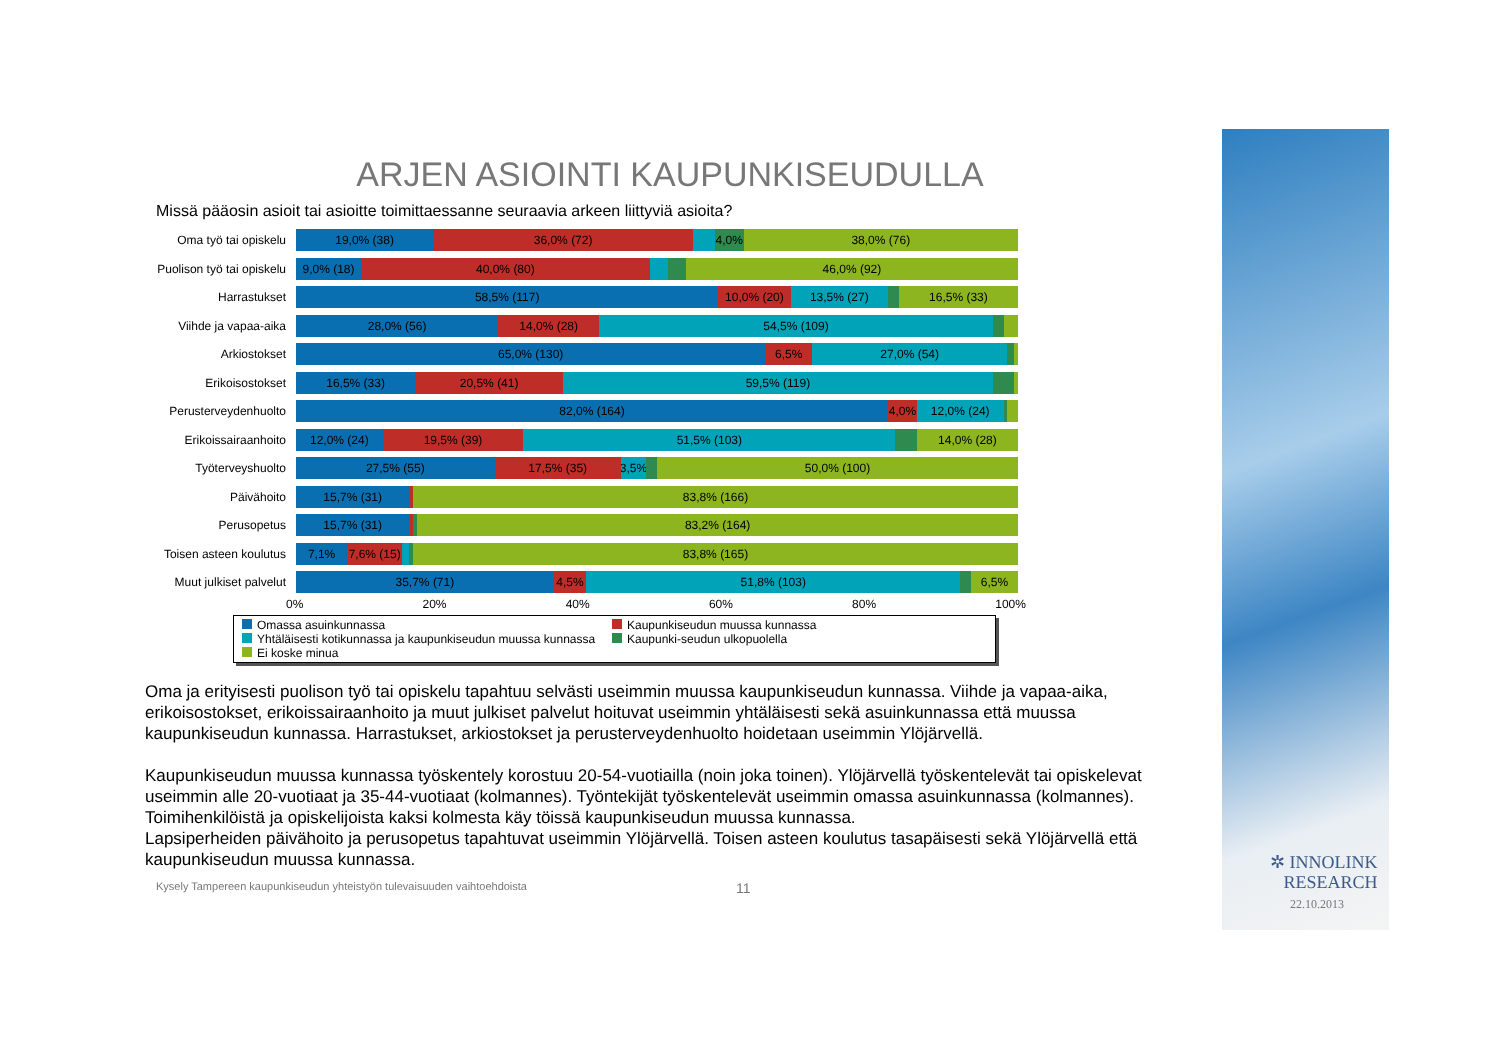✲ INNOLINK
RESEARCH
22.10.2013
ARJEN ASIOINTI KAUPUNKISEUDULLA
Missä pääosin asioit tai asioitte toimittaessanne seuraavia arkeen liittyviä asioita?
Oma työ tai opiskelu
19,0% (38) 36,0% (72) 4,0% 38,0% (76)
Puolison työ tai opiskelu
9,0% (18) 40,0% (80) 46,0% (92)
Harrastukset
58,5% (117) 10,0% (20) 13,5% (27) 16,5% (33)
Viihde ja vapaa-aika
28,0% (56) 14,0% (28) 54,5% (109)
Arkiostokset
65,0% (130) 6,5% 27,0% (54)
Erikoisostokset
16,5% (33) 20,5% (41) 59,5% (119)
Perusterveydenhuolto
82,0% (164) 4,0% 12,0% (24)
Erikoissairaanhoito
12,0% (24) 19,5% (39) 51,5% (103) 14,0% (28)
Työterveyshuolto
27,5% (55) 17,5% (35) 3,5% 50,0% (100)
Päivähoito
15,7% (31) 83,8% (166)
Perusopetus
15,7% (31) 83,2% (164)
Toisen asteen koulutus
7,1% 7,6% (15) 83,8% (165)
Muut julkiset palvelut
35,7% (71) 4,5% 51,8% (103) 6,5%
0% 20% 40% 60% 80% 100%
Omassa asuinkunnassa
Kaupunkiseudun muussa kunnassa
Yhtäläisesti kotikunnassa ja kaupunkiseudun muussa kunnassa
Kaupunki-seudun ulkopuolella
Ei koske minua
Oma ja erityisesti puolison työ tai opiskelu tapahtuu selvästi useimmin muussa kaupunkiseudun kunnassa. Viihde ja vapaa-aika, erikoisostokset, erikoissairaanhoito ja muut julkiset palvelut hoituvat useimmin yhtäläisesti sekä asuinkunnassa että muussa kaupunkiseudun kunnassa. Harrastukset, arkiostokset ja perusterveydenhuolto hoidetaan useimmin Ylöjärvellä.
Kaupunkiseudun muussa kunnassa työskentely korostuu 20-54-vuotiailla (noin joka toinen). Ylöjärvellä työskentelevät tai opiskelevat useimmin alle 20-vuotiaat ja 35-44-vuotiaat (kolmannes). Työntekijät työskentelevät useimmin omassa asuinkunnassa (kolmannes). Toimihenkilöistä ja opiskelijoista kaksi kolmesta käy töissä kaupunkiseudun muussa kunnassa.
Lapsiperheiden päivähoito ja perusopetus tapahtuvat useimmin Ylöjärvellä. Toisen asteen koulutus tasapäisesti sekä Ylöjärvellä että kaupunkiseudun muussa kunnassa.
Kysely Tampereen kaupunkiseudun yhteistyön tulevaisuuden vaihtoehdoista 11